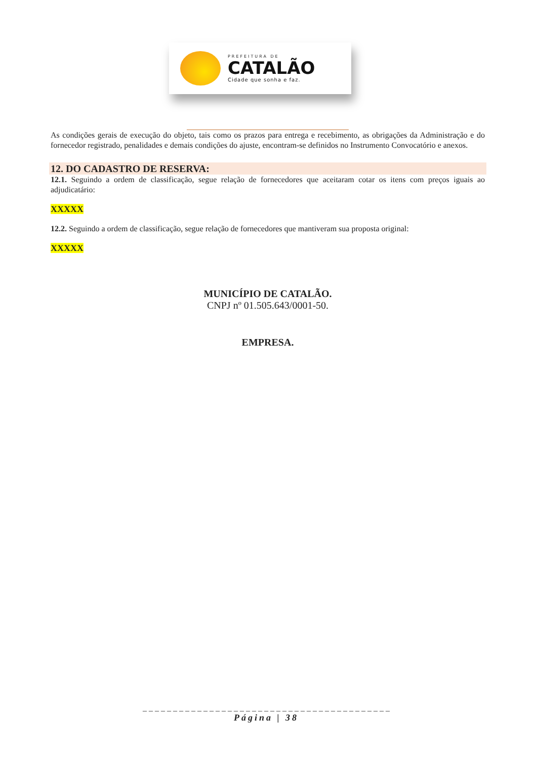PREFEITURA DE
CATALÃO
Cidade que sonha e faz.
As condições gerais de execução do objeto, tais como os prazos para entrega e recebimento, as obrigações da Administração e do fornecedor registrado, penalidades e demais condições do ajuste, encontram-se definidos no Instrumento Convocatório e anexos.
12. DO CADASTRO DE RESERVA:
12.1. Seguindo a ordem de classificação, segue relação de fornecedores que aceitaram cotar os itens com preços iguais ao adjudicatário:
XXXXX
12.2. Seguindo a ordem de classificação, segue relação de fornecedores que mantiveram sua proposta original:
XXXXX
MUNICÍPIO DE CATALÃO.
CNPJ nº 01.505.643/0001-50.
EMPRESA.
_ _ _ _ _ _ _ _ _ _ _ _ _ _ _ _ _ _ _ _ _ _ _ _ _ _ _ _ _ _ _ _ _ _ _ _ _ _ _ _ _
Página | 38